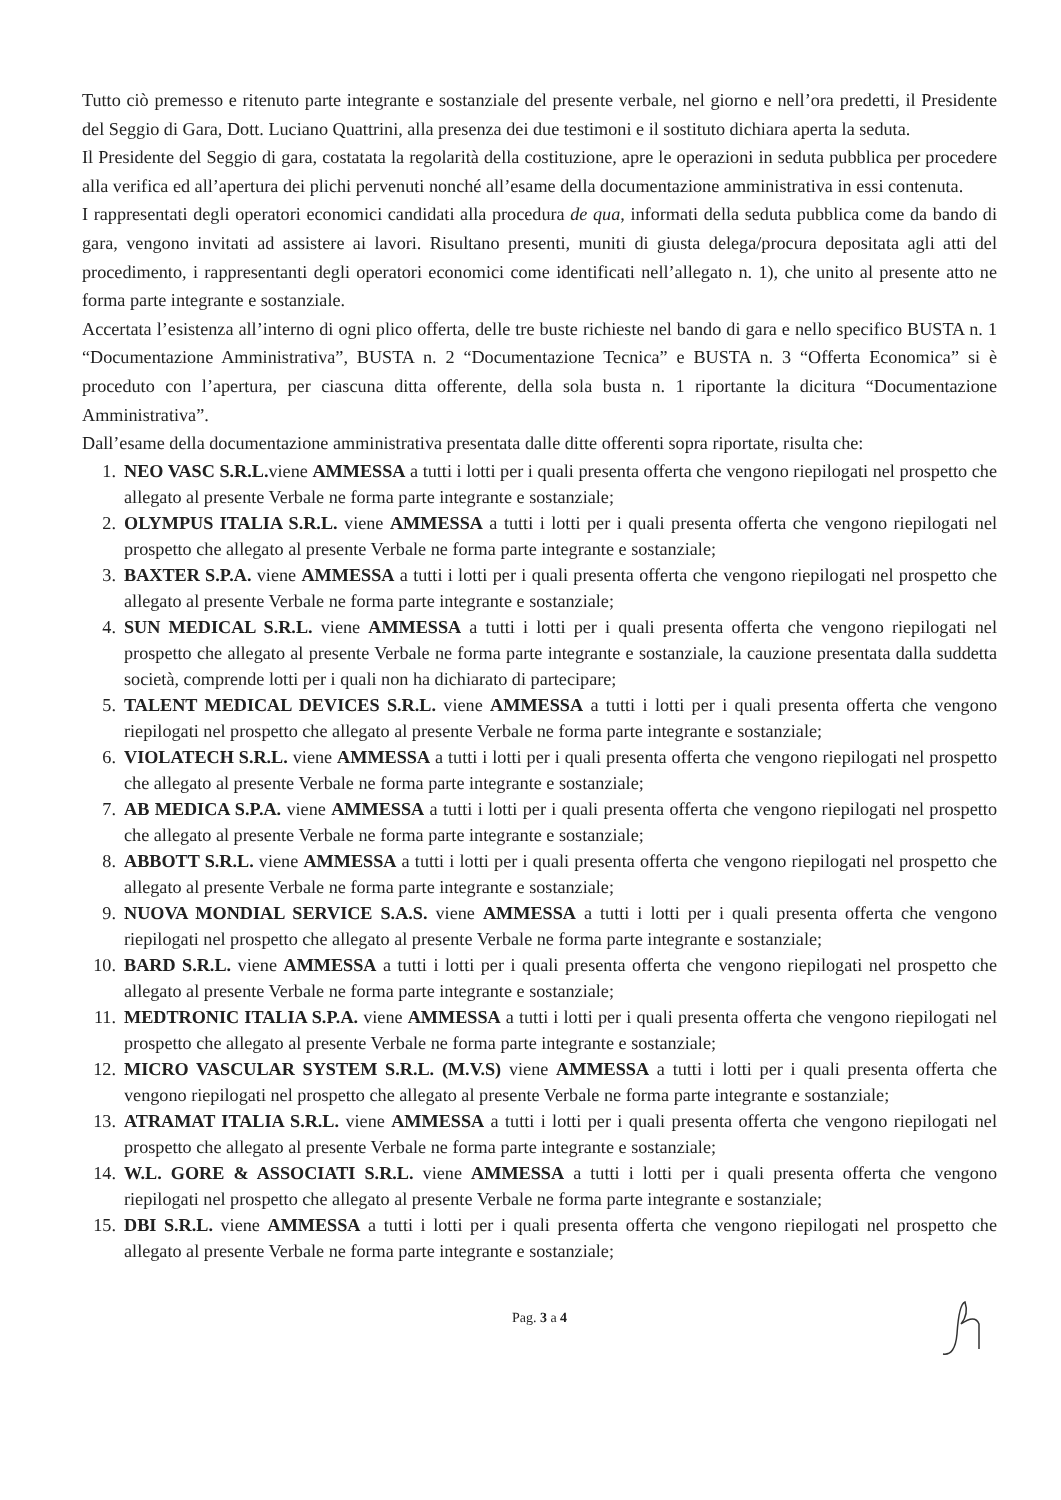Tutto ciò premesso e ritenuto parte integrante e sostanziale del presente verbale, nel giorno e nell’ora predetti, il Presidente del Seggio di Gara, Dott. Luciano Quattrini, alla presenza dei due testimoni e il sostituto dichiara aperta la seduta.
Il Presidente del Seggio di gara, costatata la regolarità della costituzione, apre le operazioni in seduta pubblica per procedere alla verifica ed all’apertura dei plichi pervenuti nonché all’esame della documentazione amministrativa in essi contenuta.
I rappresentati degli operatori economici candidati alla procedura de qua, informati della seduta pubblica come da bando di gara, vengono invitati ad assistere ai lavori. Risultano presenti, muniti di giusta delega/procura depositata agli atti del procedimento, i rappresentanti degli operatori economici come identificati nell’allegato n. 1), che unito al presente atto ne forma parte integrante e sostanziale.
Accertata l’esistenza all’interno di ogni plico offerta, delle tre buste richieste nel bando di gara e nello specifico BUSTA n. 1 “Documentazione Amministrativa”, BUSTA n. 2 “Documentazione Tecnica” e BUSTA n. 3 “Offerta Economica” si è proceduto con l’apertura, per ciascuna ditta offerente, della sola busta n. 1 riportante la dicitura “Documentazione Amministrativa”.
Dall’esame della documentazione amministrativa presentata dalle ditte offerenti sopra riportate, risulta che:
1. NEO VASC S.R.L. viene AMMESSA a tutti i lotti per i quali presenta offerta che vengono riepilogati nel prospetto che allegato al presente Verbale ne forma parte integrante e sostanziale;
2. OLYMPUS ITALIA S.R.L. viene AMMESSA a tutti i lotti per i quali presenta offerta che vengono riepilogati nel prospetto che allegato al presente Verbale ne forma parte integrante e sostanziale;
3. BAXTER S.P.A. viene AMMESSA a tutti i lotti per i quali presenta offerta che vengono riepilogati nel prospetto che allegato al presente Verbale ne forma parte integrante e sostanziale;
4. SUN MEDICAL S.R.L. viene AMMESSA a tutti i lotti per i quali presenta offerta che vengono riepilogati nel prospetto che allegato al presente Verbale ne forma parte integrante e sostanziale, la cauzione presentata dalla suddetta società, comprende lotti per i quali non ha dichiarato di partecipare;
5. TALENT MEDICAL DEVICES S.R.L. viene AMMESSA a tutti i lotti per i quali presenta offerta che vengono riepilogati nel prospetto che allegato al presente Verbale ne forma parte integrante e sostanziale;
6. VIOLATECH S.R.L. viene AMMESSA a tutti i lotti per i quali presenta offerta che vengono riepilogati nel prospetto che allegato al presente Verbale ne forma parte integrante e sostanziale;
7. AB MEDICA S.P.A. viene AMMESSA a tutti i lotti per i quali presenta offerta che vengono riepilogati nel prospetto che allegato al presente Verbale ne forma parte integrante e sostanziale;
8. ABBOTT S.R.L. viene AMMESSA a tutti i lotti per i quali presenta offerta che vengono riepilogati nel prospetto che allegato al presente Verbale ne forma parte integrante e sostanziale;
9. NUOVA MONDIAL SERVICE S.A.S. viene AMMESSA a tutti i lotti per i quali presenta offerta che vengono riepilogati nel prospetto che allegato al presente Verbale ne forma parte integrante e sostanziale;
10. BARD S.R.L. viene AMMESSA a tutti i lotti per i quali presenta offerta che vengono riepilogati nel prospetto che allegato al presente Verbale ne forma parte integrante e sostanziale;
11. MEDTRONIC ITALIA S.P.A. viene AMMESSA a tutti i lotti per i quali presenta offerta che vengono riepilogati nel prospetto che allegato al presente Verbale ne forma parte integrante e sostanziale;
12. MICRO VASCULAR SYSTEM S.R.L. (M.V.S) viene AMMESSA a tutti i lotti per i quali presenta offerta che vengono riepilogati nel prospetto che allegato al presente Verbale ne forma parte integrante e sostanziale;
13. ATRAMAT ITALIA S.R.L. viene AMMESSA a tutti i lotti per i quali presenta offerta che vengono riepilogati nel prospetto che allegato al presente Verbale ne forma parte integrante e sostanziale;
14. W.L. GORE & ASSOCIATI S.R.L. viene AMMESSA a tutti i lotti per i quali presenta offerta che vengono riepilogati nel prospetto che allegato al presente Verbale ne forma parte integrante e sostanziale;
15. DBI S.R.L. viene AMMESSA a tutti i lotti per i quali presenta offerta che vengono riepilogati nel prospetto che allegato al presente Verbale ne forma parte integrante e sostanziale;
Pag. 3 a 4